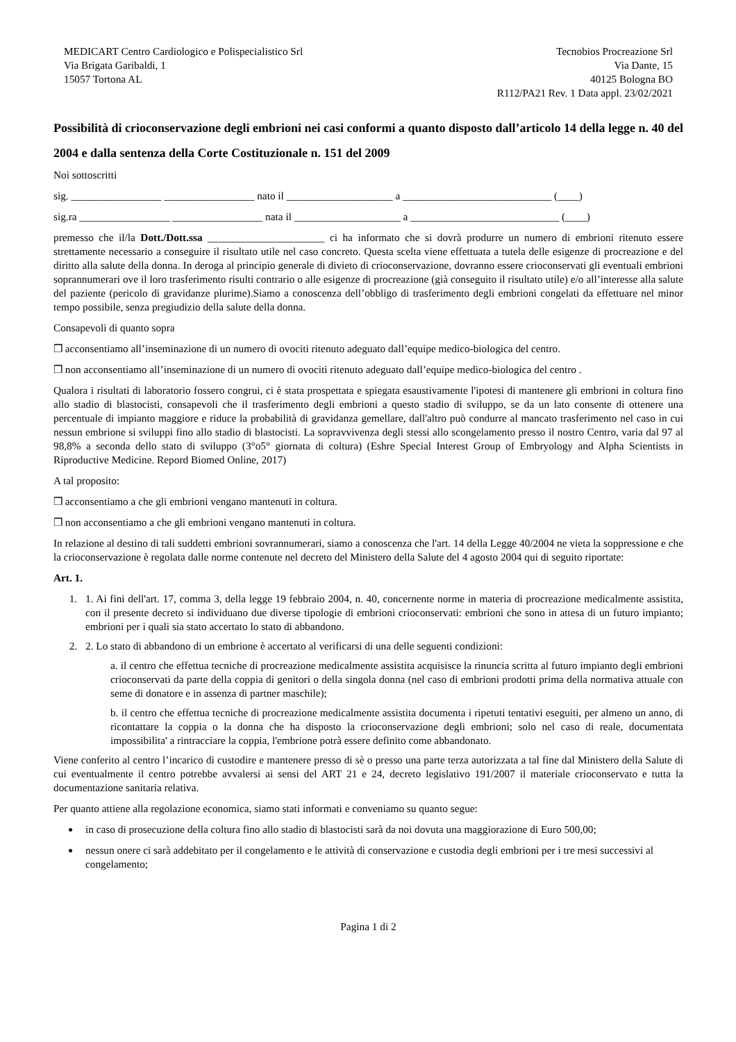MEDICART Centro Cardiologico e Polispecialistico Srl
Via Brigata Garibaldi, 1
15057 Tortona AL
Tecnobios Procreazione Srl
Via Dante, 15
40125 Bologna BO
R112/PA21 Rev. 1 Data appl. 23/02/2021
Possibilità di crioconservazione degli embrioni nei casi conformi a quanto disposto dall’articolo 14 della legge n. 40 del 2004 e dalla sentenza della Corte Costituzionale n. 151 del 2009
Noi sottoscritti
sig. _________________ _________________ nato il ____________________ a ____________________________ (____)
sig.ra _________________ _________________ nata il ____________________ a ____________________________ (____)
premesso che il/la Dott./Dott.ssa ______________________ ci ha informato che si dovrà produrre un numero di embrioni ritenuto essere strettamente necessario a conseguire il risultato utile nel caso concreto. Questa scelta viene effettuata a tutela delle esigenze di procreazione e del diritto alla salute della donna. In deroga al principio generale di divieto di crioconservazione, dovranno essere crioconservati gli eventuali embrioni soprannumerari ove il loro trasferimento risulti contrario o alle esigenze di procreazione (già conseguito il risultato utile) e/o all’interesse alla salute del paziente (pericolo di gravidanze plurime).Siamo a conoscenza dell’obbligo di trasferimento degli embrioni congelati da effettuare nel minor tempo possibile, senza pregiudizio della salute della donna.
Consapevoli di quanto sopra
❒ acconsentiamo all’inseminazione di un numero di ovociti ritenuto adeguato dall’equipe medico-biologica del centro.
❒ non acconsentiamo all’inseminazione di un numero di ovociti ritenuto adeguato dall’equipe medico-biologica del centro .
Qualora i risultati di laboratorio fossero congrui, ci è stata prospettata e spiegata esaustivamente l'ipotesi di mantenere gli embrioni in coltura fino allo stadio di blastocisti, consapevoli che il trasferimento degli embrioni a questo stadio di sviluppo, se da un lato consente di ottenere una percentuale di impianto maggiore e riduce la probabilità di gravidanza gemellare, dall'altro può condurre al mancato trasferimento nel caso in cui nessun embrione si sviluppi fino allo stadio di blastocisti. La sopravvivenza degli stessi allo scongelamento presso il nostro Centro, varia dal 97 al 98,8% a seconda dello stato di sviluppo (3°o5° giornata di coltura) (Eshre Special Interest Group of Embryology and Alpha Scientists in Riproductive Medicine. Repord Biomed Online, 2017)
A tal proposito:
❒ acconsentiamo a che gli embrioni vengano mantenuti in coltura.
❒ non acconsentiamo a che gli embrioni vengano mantenuti in coltura.
In relazione al destino di tali suddetti embrioni sovrannumerari, siamo a conoscenza che l'art. 14 della Legge 40/2004 ne vieta la soppressione e che la crioconservazione è regolata dalle norme contenute nel decreto del Ministero della Salute del 4 agosto 2004 qui di seguito riportate:
Art. 1.
1. 1. Ai fini dell'art. 17, comma 3, della legge 19 febbraio 2004, n. 40, concernente norme in materia di procreazione medicalmente assistita, con il presente decreto si individuano due diverse tipologie di embrioni crioconservati: embrioni che sono in attesa di un futuro impianto; embrioni per i quali sia stato accertato lo stato di abbandono.
2. 2. Lo stato di abbandono di un embrione è accertato al verificarsi di una delle seguenti condizioni:
a. il centro che effettua tecniche di procreazione medicalmente assistita acquisisce la rinuncia scritta al futuro impianto degli embrioni crioconservati da parte della coppia di genitori o della singola donna (nel caso di embrioni prodotti prima della normativa attuale con seme di donatore e in assenza di partner maschile);
b. il centro che effettua tecniche di procreazione medicalmente assistita documenta i ripetuti tentativi eseguiti, per almeno un anno, di ricontattare la coppia o la donna che ha disposto la crioconservazione degli embrioni; solo nel caso di reale, documentata impossibilita' a rintracciare la coppia, l'embrione potrà essere definito come abbandonato.
Viene conferito al centro l’incarico di custodire e mantenere presso di sè o presso una parte terza autorizzata a tal fine dal Ministero della Salute di cui eventualmente il centro potrebbe avvalersi ai sensi del ART 21 e 24, decreto legislativo 191/2007 il materiale crioconservato e tutta la documentazione sanitaria relativa.
Per quanto attiene alla regolazione economica, siamo stati informati e conveniamo su quanto segue:
in caso di prosecuzione della coltura fino allo stadio di blastocisti sarà da noi dovuta una maggiorazione di Euro 500,00;
nessun onere ci sarà addebitato per il congelamento e le attività di conservazione e custodia degli embrioni per i tre mesi successivi al congelamento;
Pagina 1 di 2